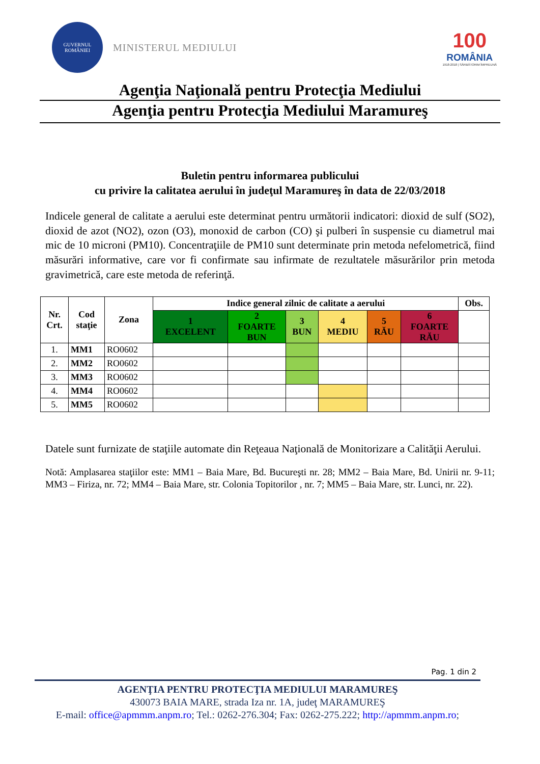GUVERNUL
ROMÂNIEI
MINISTERUL MEDIULUI
100
ROMÂNIA
1918-2018 | SĂRBĂTORIM ÎMPREUNĂ
Agenţia Naţională pentru Protecţia Mediului
Agenţia pentru Protecţia Mediului Maramureş
Buletin pentru informarea publicului
cu privire la calitatea aerului în judeţul Maramureş în data de 22/03/2018
Indicele general de calitate a aerului este determinat pentru următorii indicatori: dioxid de sulf (SO2), dioxid de azot (NO2), ozon (O3), monoxid de carbon (CO) şi pulberi în suspensie cu diametrul mai mic de 10 microni (PM10). Concentraţiile de PM10 sunt determinate prin metoda nefelometrică, fiind măsurări informative, care vor fi confirmate sau infirmate de rezultatele măsurărilor prin metoda gravimetrică, care este metoda de referinţă.
| Nr. Crt. | Cod staţie | Zona | Indice general zilnic de calitate a aerului | | | | | | Obs. |
| --- | --- | --- | --- | --- | --- | --- | --- | --- | --- |
| | | | 1 EXCELENT | 2 FOARTE BUN | 3 BUN | 4 MEDIU | 5 RĂU | 6 FOARTE RĂU | |
| 1. | MM1 | RO0602 | | | | | | | |
| 2. | MM2 | RO0602 | | | | | | | |
| 3. | MM3 | RO0602 | | | | | | | |
| 4. | MM4 | RO0602 | | | | | | | |
| 5. | MM5 | RO0602 | | | | | | | |
Datele sunt furnizate de staţiile automate din Reţeaua Naţională de Monitorizare a Calităţii Aerului.
Notă: Amplasarea staţiilor este: MM1 – Baia Mare, Bd. Bucureşti nr. 28; MM2 – Baia Mare, Bd. Unirii nr. 9-11; MM3 – Firiza, nr. 72; MM4 – Baia Mare, str. Colonia Topitorilor , nr. 7; MM5 – Baia Mare, str. Lunci, nr. 22).
Pag. 1 din 2
AGENŢIA PENTRU PROTECŢIA MEDIULUI MARAMUREŞ
430073 BAIA MARE, strada Iza nr. 1A, judeţ MARAMUREŞ
E-mail: office@apmmm.anpm.ro; Tel.: 0262-276.304; Fax: 0262-275.222; http://apmmm.anpm.ro;